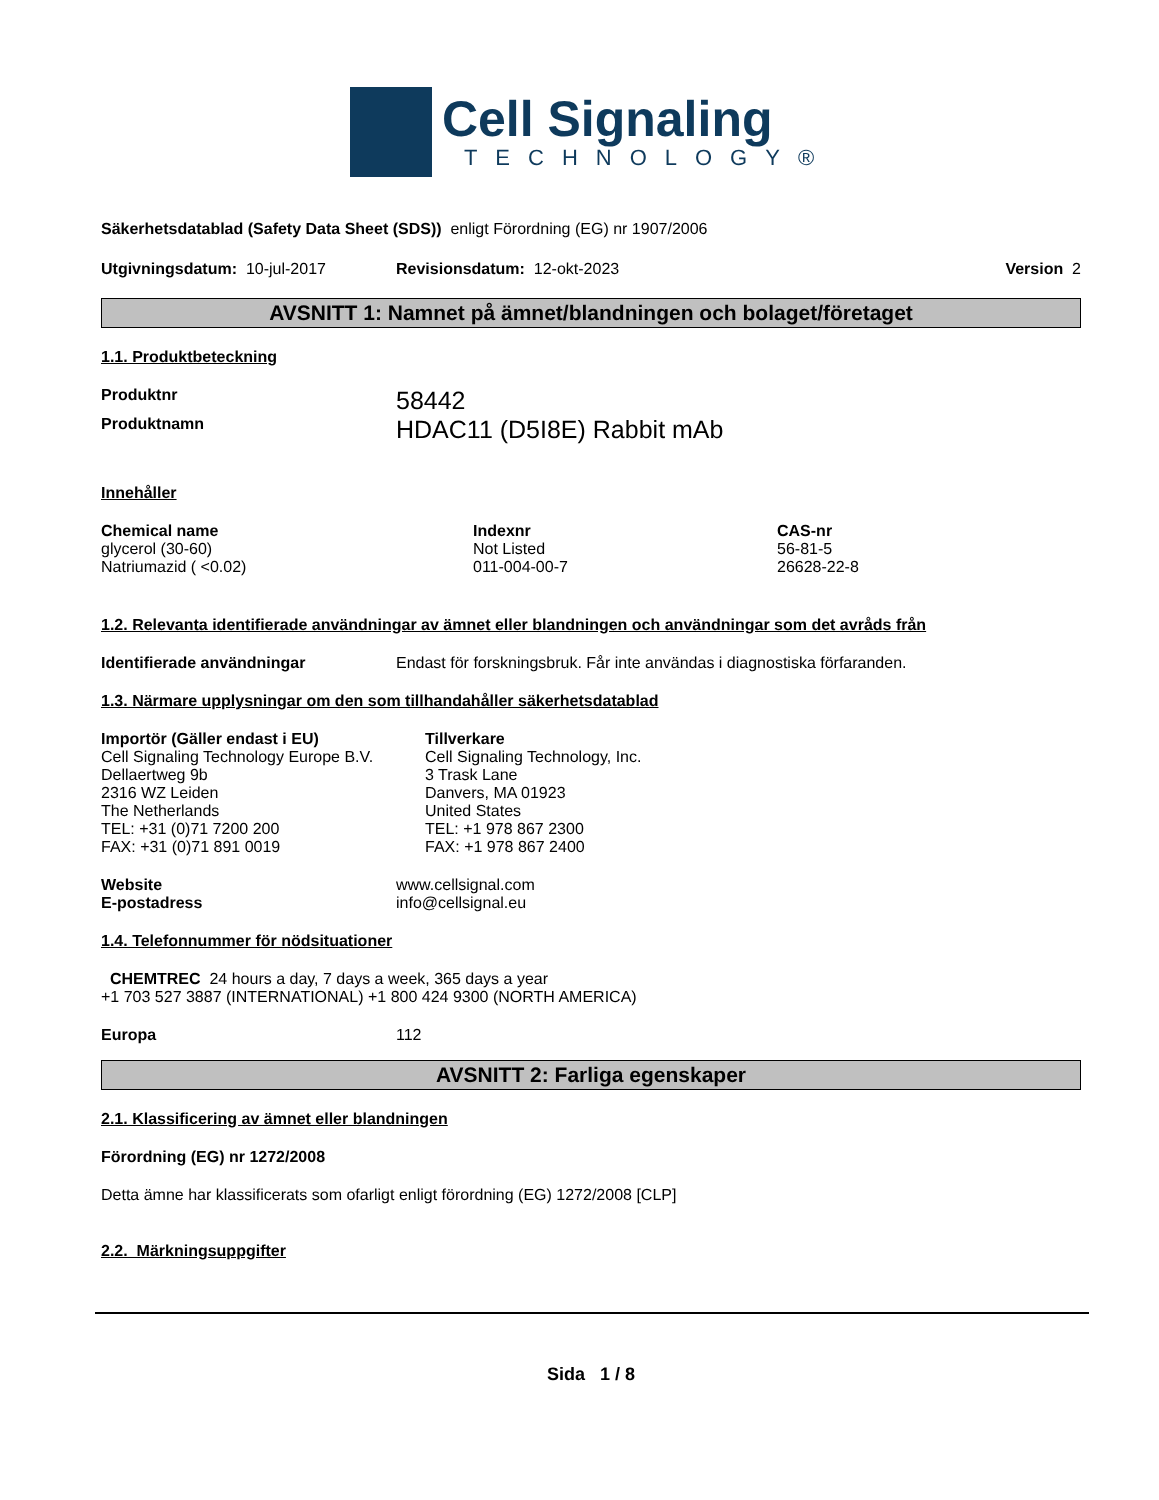Cell Signaling
TECHNOLOGY®
Säkerhetsdatablad (Safety Data Sheet (SDS)) enligt Förordning (EG) nr 1907/2006
Utgivningsdatum: 10-jul-2017 Revisionsdatum: 12-okt-2023 Version 2
AVSNITT 1: Namnet på ämnet/blandningen och bolaget/företaget
1.1. Produktbeteckning
Produktnr 58442
Produktnamn HDAC11 (D5I8E) Rabbit mAb
Innehåller
| Chemical name | Indexnr | CAS-nr |
| --- | --- | --- |
| glycerol (30-60) | Not Listed | 56-81-5 |
| Natriumazid ( <0.02) | 011-004-00-7 | 26628-22-8 |
1.2. Relevanta identifierade användningar av ämnet eller blandningen och användningar som det avråds från
Identifierade användningar Endast för forskningsbruk. Får inte användas i diagnostiska förfaranden.
1.3. Närmare upplysningar om den som tillhandahåller säkerhetsdatablad
Importör (Gäller endast i EU)
Cell Signaling Technology Europe B.V.
Dellaertweg 9b
2316 WZ Leiden
The Netherlands
TEL: +31 (0)71 7200 200
FAX: +31 (0)71 891 0019
Tillverkare
Cell Signaling Technology, Inc.
3 Trask Lane
Danvers, MA 01923
United States
TEL: +1 978 867 2300
FAX: +1 978 867 2400
Website www.cellsignal.com
E-postadress info@cellsignal.eu
1.4. Telefonnummer för nödsituationer
CHEMTREC 24 hours a day, 7 days a week, 365 days a year
+1 703 527 3887 (INTERNATIONAL) +1 800 424 9300 (NORTH AMERICA)
Europa 112
AVSNITT 2: Farliga egenskaper
2.1. Klassificering av ämnet eller blandningen
Förordning (EG) nr 1272/2008
Detta ämne har klassificerats som ofarligt enligt förordning (EG) 1272/2008 [CLP]
2.2. Märkningsuppgifter
Sida 1 / 8